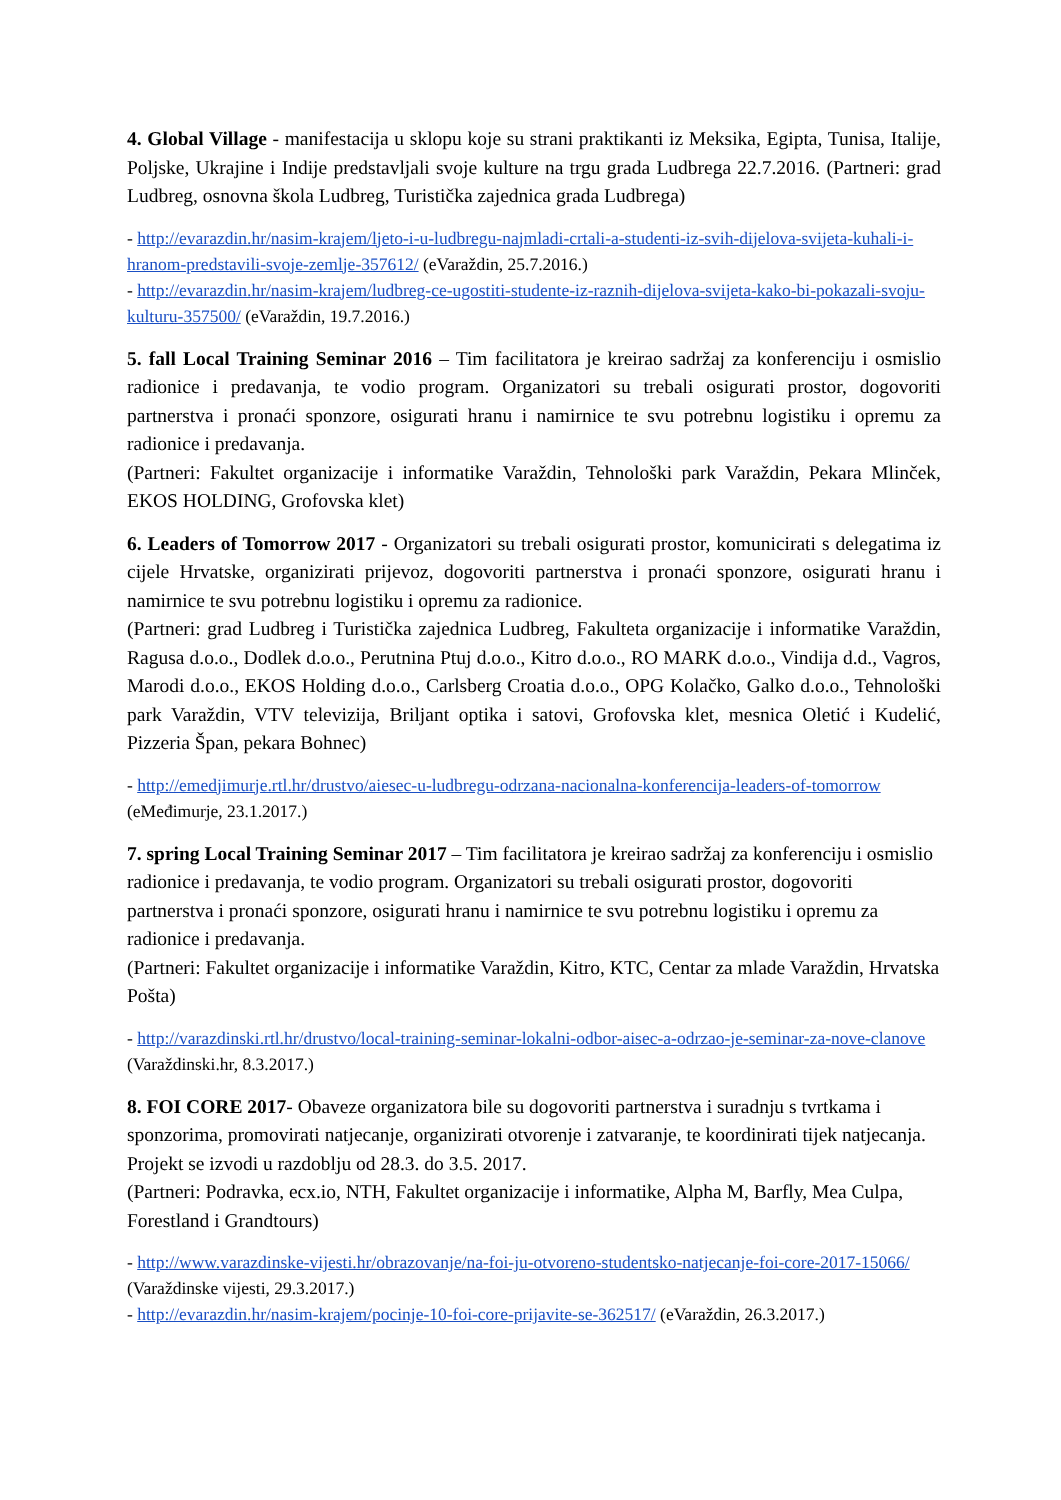4. Global Village - manifestacija u sklopu koje su strani praktikanti iz Meksika, Egipta, Tunisa, Italije, Poljske, Ukrajine i Indije predstavljali svoje kulture na trgu grada Ludbrega 22.7.2016. (Partneri: grad Ludbreg, osnovna škola Ludbreg, Turistička zajednica grada Ludbrega)
- http://evarazdin.hr/nasim-krajem/ljeto-i-u-ludbregu-najmladi-crtali-a-studenti-iz-svih-dijelova-svijeta-kuhali-i-hranom-predstavili-svoje-zemlje-357612/ (eVaraždin, 25.7.2016.)
- http://evarazdin.hr/nasim-krajem/ludbreg-ce-ugostiti-studente-iz-raznih-dijelova-svijeta-kako-bi-pokazali-svoju-kulturu-357500/ (eVaraždin, 19.7.2016.)
5. fall Local Training Seminar 2016 – Tim facilitatora je kreirao sadržaj za konferenciju i osmislio radionice i predavanja, te vodio program. Organizatori su trebali osigurati prostor, dogovoriti partnerstva i pronaći sponzore, osigurati hranu i namirnice te svu potrebnu logistiku i opremu za radionice i predavanja.
(Partneri: Fakultet organizacije i informatike Varaždin, Tehnološki park Varaždin, Pekara Mlinček, EKOS HOLDING, Grofovska klet)
6. Leaders of Tomorrow 2017 - Organizatori su trebali osigurati prostor, komunicirati s delegatima iz cijele Hrvatske, organizirati prijevoz, dogovoriti partnerstva i pronaći sponzore, osigurati hranu i namirnice te svu potrebnu logistiku i opremu za radionice.
(Partneri: grad Ludbreg i Turistička zajednica Ludbreg, Fakulteta organizacije i informatike Varaždin, Ragusa d.o.o., Dodlek d.o.o., Perutnina Ptuj d.o.o., Kitro d.o.o., RO MARK d.o.o., Vindija d.d., Vagros, Marodi d.o.o., EKOS Holding d.o.o., Carlsberg Croatia d.o.o., OPG Kolačko, Galko d.o.o., Tehnološki park Varaždin, VTV televizija, Briljant optika i satovi, Grofovska klet, mesnica Oletić i Kudelić, Pizzeria Špan, pekara Bohnec)
- http://emedjimurje.rtl.hr/drustvo/aiesec-u-ludbregu-odrzana-nacionalna-konferencija-leaders-of-tomorrow (eMeđimurje, 23.1.2017.)
7. spring Local Training Seminar 2017 – Tim facilitatora je kreirao sadržaj za konferenciju i osmislio radionice i predavanja, te vodio program. Organizatori su trebali osigurati prostor, dogovoriti partnerstva i pronaći sponzore, osigurati hranu i namirnice te svu potrebnu logistiku i opremu za radionice i predavanja.
(Partneri: Fakultet organizacije i informatike Varaždin, Kitro, KTC, Centar za mlade Varaždin, Hrvatska Pošta)
- http://varazdinski.rtl.hr/drustvo/local-training-seminar-lokalni-odbor-aisec-a-odrzao-je-seminar-za-nove-clanove (Varaždinski.hr, 8.3.2017.)
8. FOI CORE 2017- Obaveze organizatora bile su dogovoriti partnerstva i suradnju s tvrtkama i sponzorima, promovirati natjecanje, organizirati otvorenje i zatvaranje, te koordinirati tijek natjecanja. Projekt se izvodi u razdoblju od 28.3. do 3.5. 2017.
(Partneri: Podravka, ecx.io, NTH, Fakultet organizacije i informatike, Alpha M, Barfly, Mea Culpa, Forestland i Grandtours)
- http://www.varazdinske-vijesti.hr/obrazovanje/na-foi-ju-otvoreno-studentsko-natjecanje-foi-core-2017-15066/ (Varaždinske vijesti, 29.3.2017.)
- http://evarazdin.hr/nasim-krajem/pocinje-10-foi-core-prijavite-se-362517/ (eVaraždin, 26.3.2017.)